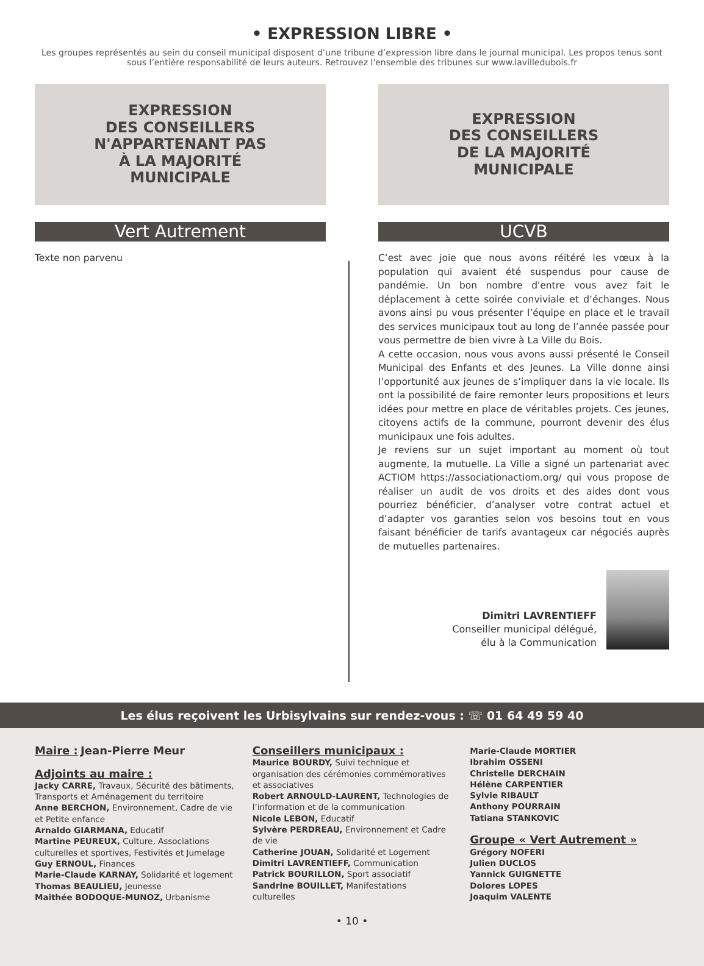• EXPRESSION LIBRE •
Les groupes représentés au sein du conseil municipal disposent d’une tribune d’expression libre dans le journal municipal. Les propos tenus sont sous l’entière responsabilité de leurs auteurs. Retrouvez l'ensemble des tribunes sur www.lavilledubois.fr
EXPRESSION
DES CONSEILLERS
N'APPARTENANT PAS
À LA MAJORITÉ
MUNICIPALE
Vert Autrement
Texte non parvenu
EXPRESSION
DES CONSEILLERS
DE LA MAJORITÉ
MUNICIPALE
UCVB
C’est avec joie que nous avons réitéré les vœux à la population qui avaient été suspendus pour cause de pandémie. Un bon nombre d'entre vous avez fait le déplacement à cette soirée conviviale et d’échanges. Nous avons ainsi pu vous présenter l’équipe en place et le travail des services municipaux tout au long de l’année passée pour vous permettre de bien vivre à La Ville du Bois.
A cette occasion, nous vous avons aussi présenté le Conseil Municipal des Enfants et des Jeunes. La Ville donne ainsi l’opportunité aux jeunes de s’impliquer dans la vie locale. Ils ont la possibilité de faire remonter leurs propositions et leurs idées pour mettre en place de véritables projets. Ces jeunes, citoyens actifs de la commune, pourront devenir des élus municipaux une fois adultes.
Je reviens sur un sujet important au moment où tout augmente, la mutuelle. La Ville a signé un partenariat avec ACTIOM https://associationactiom.org/ qui vous propose de réaliser un audit de vos droits et des aides dont vous pourriez bénéficier, d’analyser votre contrat actuel et d’adapter vos garanties selon vos besoins tout en vous faisant bénéficier de tarifs avantageux car négociés auprès de mutuelles partenaires.
Dimitri LAVRENTIEFF
Conseiller municipal délégué,
élu à la Communication
Les élus reçoivent les Urbisylvains sur rendez-vous : ☏ 01 64 49 59 40
Maire : Jean-Pierre Meur
Adjoints au maire :
Jacky CARRE, Travaux, Sécurité des bâtiments, Transports et Aménagement du territoire
Anne BERCHON, Environnement, Cadre de vie et Petite enfance
Arnaldo GIARMANA, Educatif
Martine PEUREUX, Culture, Associations culturelles et sportives, Festivités et Jumelage
Guy ERNOUL, Finances
Marie-Claude KARNAY, Solidarité et logement
Thomas BEAULIEU, Jeunesse
Maithée BODOQUE-MUNOZ, Urbanisme
Conseillers municipaux :
Maurice BOURDY, Suivi technique et organisation des cérémonies commémoratives et associatives
Robert ARNOULD-LAURENT, Technologies de l’information et de la communication
Nicole LEBON, Educatif
Sylvère PERDREAU, Environnement et Cadre de vie
Catherine JOUAN, Solidarité et Logement
Dimitri LAVRENTIEFF, Communication
Patrick BOURILLON, Sport associatif
Sandrine BOUILLET, Manifestations culturelles
Marie-Claude MORTIER
Ibrahim OSSENI
Christelle DERCHAIN
Hélène CARPENTIER
Sylvie RIBAULT
Anthony POURRAIN
Tatiana STANKOVIC
Groupe « Vert Autrement »
Grégory NOFERI
Julien DUCLOS
Yannick GUIGNETTE
Dolores LOPES
Joaquim VALENTE
• 10 •